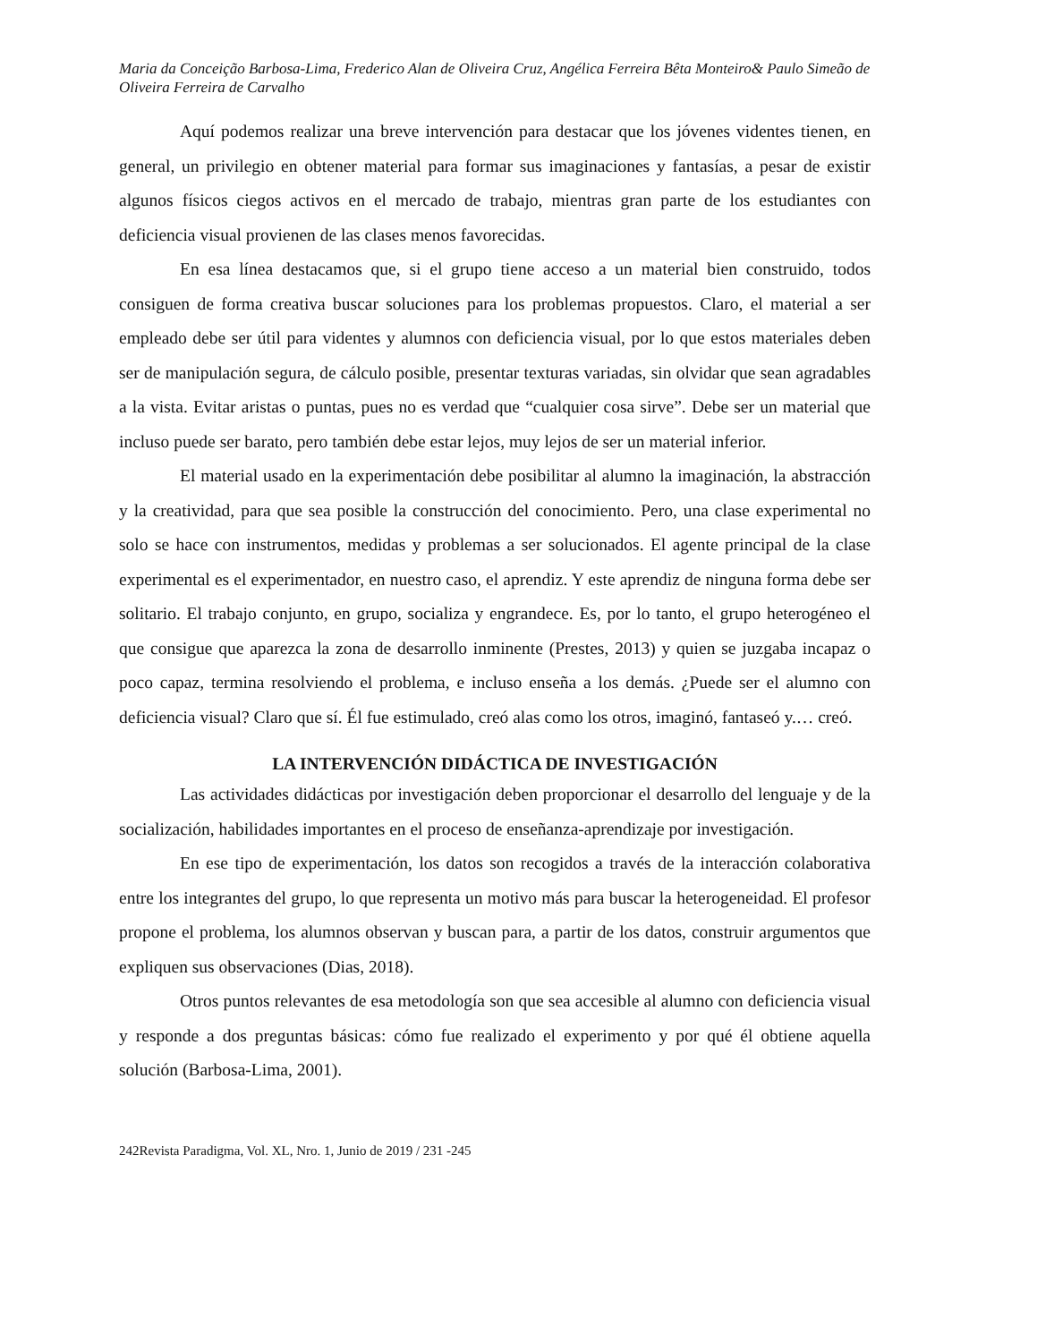Maria da Conceição Barbosa-Lima, Frederico Alan de Oliveira Cruz, Angélica Ferreira Bêta Monteiro& Paulo Simeão de Oliveira Ferreira de Carvalho
Aquí podemos realizar una breve intervención para destacar que los jóvenes videntes tienen, en general, un privilegio en obtener material para formar sus imaginaciones y fantasías, a pesar de existir algunos físicos ciegos activos en el mercado de trabajo, mientras gran parte de los estudiantes con deficiencia visual provienen de las clases menos favorecidas.
En esa línea destacamos que, si el grupo tiene acceso a un material bien construido, todos consiguen de forma creativa buscar soluciones para los problemas propuestos. Claro, el material a ser empleado debe ser útil para videntes y alumnos con deficiencia visual, por lo que estos materiales deben ser de manipulación segura, de cálculo posible, presentar texturas variadas, sin olvidar que sean agradables a la vista. Evitar aristas o puntas, pues no es verdad que “cualquier cosa sirve”. Debe ser un material que incluso puede ser barato, pero también debe estar lejos, muy lejos de ser un material inferior.
El material usado en la experimentación debe posibilitar al alumno la imaginación, la abstracción y la creatividad, para que sea posible la construcción del conocimiento. Pero, una clase experimental no solo se hace con instrumentos, medidas y problemas a ser solucionados. El agente principal de la clase experimental es el experimentador, en nuestro caso, el aprendiz. Y este aprendiz de ninguna forma debe ser solitario. El trabajo conjunto, en grupo, socializa y engrandece. Es, por lo tanto, el grupo heterogéneo el que consigue que aparezca la zona de desarrollo inminente (Prestes, 2013) y quien se juzgaba incapaz o poco capaz, termina resolviendo el problema, e incluso enseña a los demás. ¿Puede ser el alumno con deficiencia visual? Claro que sí. Él fue estimulado, creó alas como los otros, imaginó, fantaseó y.… creó.
LA INTERVENCIÓN DIDÁCTICA DE INVESTIGACIÓN
Las actividades didácticas por investigación deben proporcionar el desarrollo del lenguaje y de la socialización, habilidades importantes en el proceso de enseñanza-aprendizaje por investigación.
En ese tipo de experimentación, los datos son recogidos a través de la interacción colaborativa entre los integrantes del grupo, lo que representa un motivo más para buscar la heterogeneidad. El profesor propone el problema, los alumnos observan y buscan para, a partir de los datos, construir argumentos que expliquen sus observaciones (Dias, 2018).
Otros puntos relevantes de esa metodología son que sea accesible al alumno con deficiencia visual y responde a dos preguntas básicas: cómo fue realizado el experimento y por qué él obtiene aquella solución (Barbosa-Lima, 2001).
242Revista Paradigma, Vol. XL, Nro. 1, Junio de 2019 / 231 -245